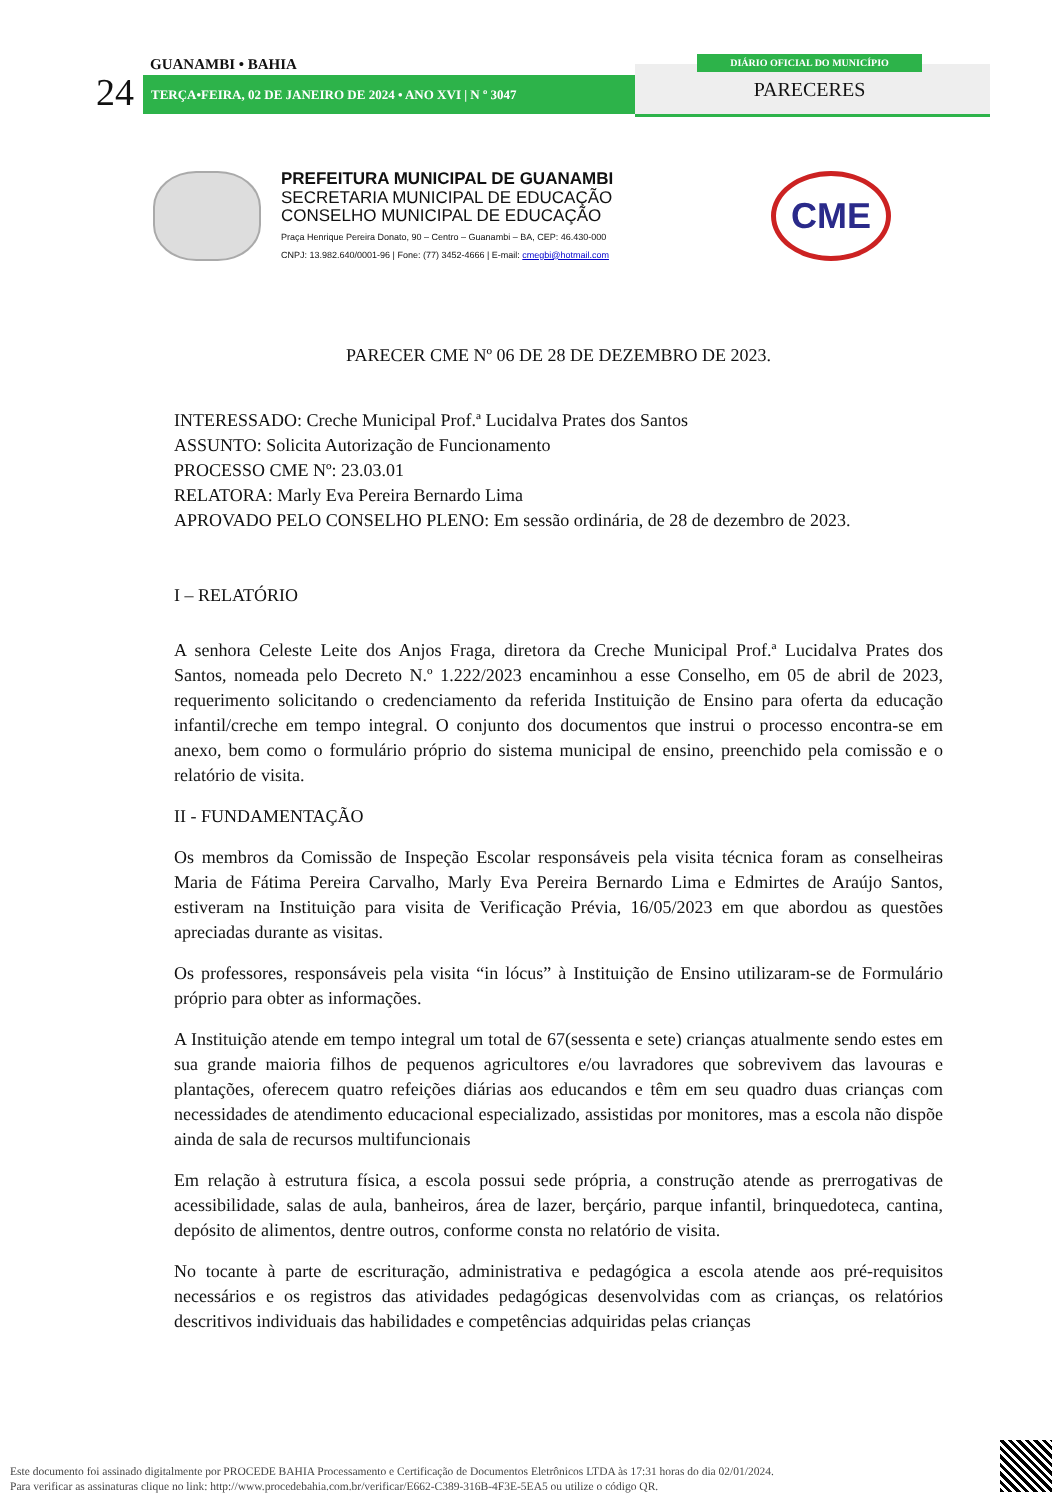GUANAMBI • BAHIA
24 TERÇA•FEIRA, 02 DE JANEIRO DE 2024 • ANO XVI | N º 3047
DIÁRIO OFICIAL DO MUNICÍPIO
PARECERES
PREFEITURA MUNICIPAL DE GUANAMBI
SECRETARIA MUNICIPAL DE EDUCAÇÃO
CONSELHO MUNICIPAL DE EDUCAÇÃO
Praça Henrique Pereira Donato, 90 – Centro – Guanambi – BA, CEP: 46.430-000
CNPJ: 13.982.640/0001-96 | Fone: (77) 3452-4666 | E-mail: cmegbi@hotmail.com
CME
PARECER CME Nº 06 DE 28 DE DEZEMBRO DE 2023.
INTERESSADO: Creche Municipal Prof.ª Lucidalva Prates dos Santos
ASSUNTO: Solicita Autorização de Funcionamento
PROCESSO CME Nº: 23.03.01
RELATORA: Marly Eva Pereira Bernardo Lima
APROVADO PELO CONSELHO PLENO: Em sessão ordinária, de 28 de dezembro de 2023.
I – RELATÓRIO
A senhora Celeste Leite dos Anjos Fraga, diretora da Creche Municipal Prof.ª Lucidalva Prates dos Santos, nomeada pelo Decreto N.º 1.222/2023 encaminhou a esse Conselho, em 05 de abril de 2023, requerimento solicitando o credenciamento da referida Instituição de Ensino para oferta da educação infantil/creche em tempo integral. O conjunto dos documentos que instrui o processo encontra-se em anexo, bem como o formulário próprio do sistema municipal de ensino, preenchido pela comissão e o relatório de visita.
II - FUNDAMENTAÇÃO
Os membros da Comissão de Inspeção Escolar responsáveis pela visita técnica foram as conselheiras Maria de Fátima Pereira Carvalho, Marly Eva Pereira Bernardo Lima e Edmirtes de Araújo Santos, estiveram na Instituição para visita de Verificação Prévia, 16/05/2023 em que abordou as questões apreciadas durante as visitas.
Os professores, responsáveis pela visita “in lócus” à Instituição de Ensino utilizaram-se de Formulário próprio para obter as informações.
A Instituição atende em tempo integral um total de 67(sessenta e sete) crianças atualmente sendo estes em sua grande maioria filhos de pequenos agricultores e/ou lavradores que sobrevivem das lavouras e plantações, oferecem quatro refeições diárias aos educandos e têm em seu quadro duas crianças com necessidades de atendimento educacional especializado, assistidas por monitores, mas a escola não dispõe ainda de sala de recursos multifuncionais
Em relação à estrutura física, a escola possui sede própria, a construção atende as prerrogativas de acessibilidade, salas de aula, banheiros, área de lazer, berçário, parque infantil, brinquedoteca, cantina, depósito de alimentos, dentre outros, conforme consta no relatório de visita.
No tocante à parte de escrituração, administrativa e pedagógica a escola atende aos pré-requisitos necessários e os registros das atividades pedagógicas desenvolvidas com as crianças, os relatórios descritivos individuais das habilidades e competências adquiridas pelas crianças
Este documento foi assinado digitalmente por PROCEDE BAHIA Processamento e Certificação de Documentos Eletrônicos LTDA às 17:31 horas do dia 02/01/2024.
Para verificar as assinaturas clique no link: http://www.procedebahia.com.br/verificar/E662-C389-316B-4F3E-5EA5 ou utilize o código QR.